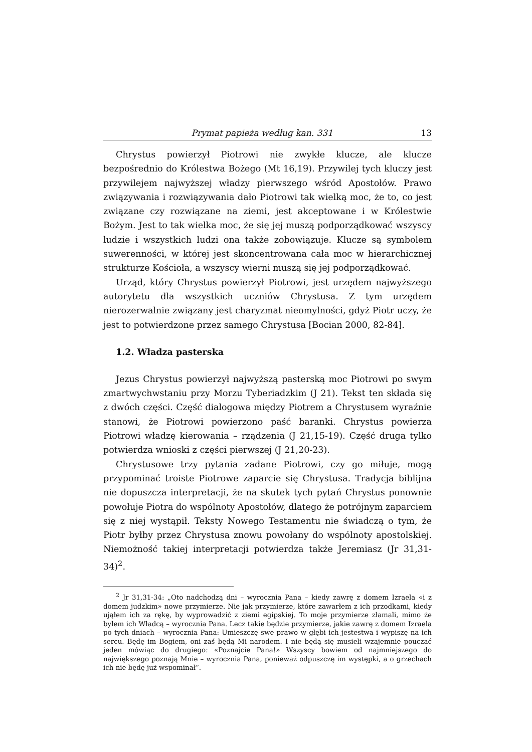Prymat papieża według kan. 331 13
Chrystus powierzył Piotrowi nie zwykłe klucze, ale klucze bezpośrednio do Królestwa Bożego (Mt 16,19). Przywilej tych kluczy jest przywilejem najwyższej władzy pierwszego wśród Apostołów. Prawo związywania i rozwiązywania dało Piotrowi tak wielką moc, że to, co jest związane czy rozwiązane na ziemi, jest akceptowane i w Królestwie Bożym. Jest to tak wielka moc, że się jej muszą podporządkować wszyscy ludzie i wszystkich ludzi ona także zobowiązuje. Klucze są symbolem suwerenności, w której jest skoncentrowana cała moc w hierarchicznej strukturze Kościoła, a wszyscy wierni muszą się jej podporządkować.
Urząd, który Chrystus powierzył Piotrowi, jest urzędem najwyższego autorytetu dla wszystkich uczniów Chrystusa. Z tym urzędem nierozerwalnie związany jest charyzmat nieomylności, gdyż Piotr uczy, że jest to potwierdzone przez samego Chrystusa [Bocian 2000, 82-84].
1.2. Władza pasterska
Jezus Chrystus powierzył najwyższą pasterską moc Piotrowi po swym zmartwychwstaniu przy Morzu Tyberiadzkim (J 21). Tekst ten składa się z dwóch części. Część dialogowa między Piotrem a Chrystusem wyraźnie stanowi, że Piotrowi powierzono paść baranki. Chrystus powierza Piotrowi władzę kierowania – rządzenia (J 21,15-19). Część druga tylko potwierdza wnioski z części pierwszej (J 21,20-23).
Chrystusowe trzy pytania zadane Piotrowi, czy go miłuje, mogą przypominać troiste Piotrowe zaparcie się Chrystusa. Tradycja biblijna nie dopuszcza interpretacji, że na skutek tych pytań Chrystus ponownie powołuje Piotra do wspólnoty Apostołów, dlatego że potrójnym zaparciem się z niej wystąpił. Teksty Nowego Testamentu nie świadczą o tym, że Piotr byłby przez Chrystusa znowu powołany do wspólnoty apostolskiej. Niemożność takiej interpretacji potwierdza także Jeremiasz (Jr 31,31-34)<sup>2</sup>.
<sup>2</sup> Jr 31,31-34: „Oto nadchodzą dni – wyrocznia Pana – kiedy zawrę z domem Izraela «i z domem judzkim» nowe przymierze. Nie jak przymierze, które zawarłem z ich przodkami, kiedy ująłem ich za rękę, by wyprowadzić z ziemi egipskiej. To moje przymierze złamali, mimo że byłem ich Władcą – wyrocznia Pana. Lecz takie będzie przymierze, jakie zawrę z domem Izraela po tych dniach – wyrocznia Pana: Umieszczę swe prawo w głębi ich jestestwa i wypiszę na ich sercu. Będę im Bogiem, oni zaś będą Mi narodem. I nie będą się musieli wzajemnie pouczać jeden mówiąc do drugiego: «Poznajcie Pana!» Wszyscy bowiem od najmniejszego do największego poznają Mnie – wyrocznia Pana, ponieważ odpuszczę im występki, a o grzechach ich nie będę już wspominał”.